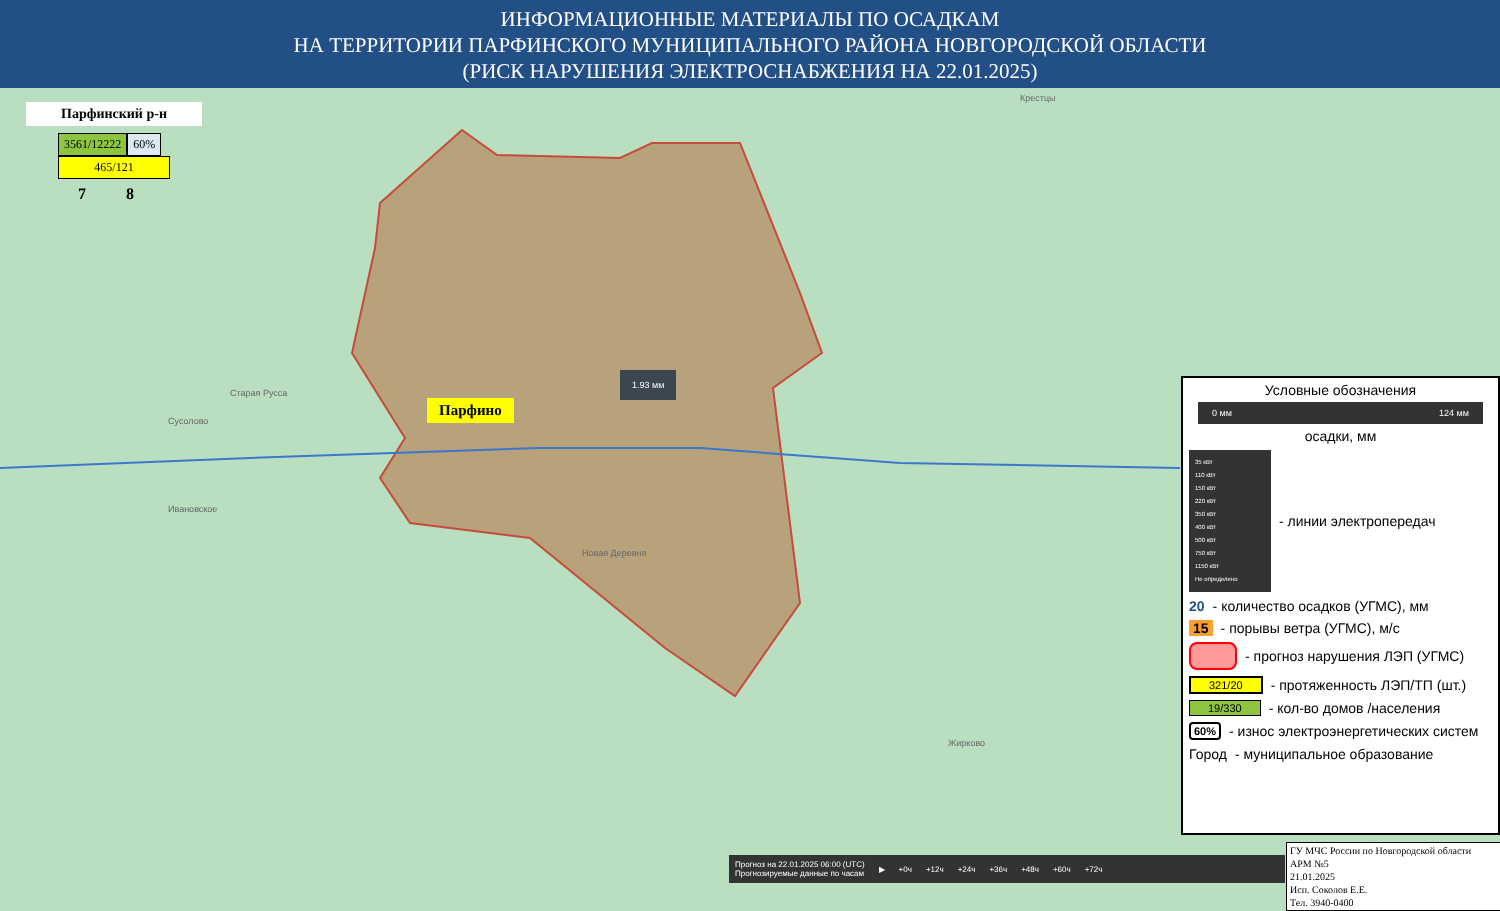ИНФОРМАЦИОННЫЕ МАТЕРИАЛЫ ПО ОСАДКАМ
НА ТЕРРИТОРИИ ПАРФИНСКОГО МУНИЦИПАЛЬНОГО РАЙОНА НОВГОРОДСКОЙ ОБЛАСТИ
(РИСК НАРУШЕНИЯ ЭЛЕКТРОСНАБЖЕНИЯ НА 22.01.2025)
Парфинский р-н
3561/12222 60%
465/121
7 8
Парфино
1.93 мм
Крестцы
Старая Русса
Сусолово
Ивановское
Новая Деревня
Жирково
Прогноз на 22.01.2025 06:00 (UTC)
Прогнозируемые данные по часам ▶ +0ч +12ч +24ч +36ч +48ч +60ч +72ч
Условные обозначения
0 мм 124 мм
осадки, мм
35 кВт
110 кВт
150 кВт
220 кВт
350 кВт
400 кВт
500 кВт
750 кВт
1150 кВт
Не определено
- линии электропередач
20 - количество осадков (УГМС), мм
15 - порывы ветра (УГМС), м/с
- прогноз нарушения ЛЭП (УГМС)
321/20 - протяженность ЛЭП/ТП (шт.)
19/330 - кол-во домов /населения
60% - износ электроэнергетических систем
Город - муниципальное образование
ГУ МЧС России по Новгородской области
АРМ №5
21.01.2025
Исп. Соколов Е.Е.
Тел. 3940-0400